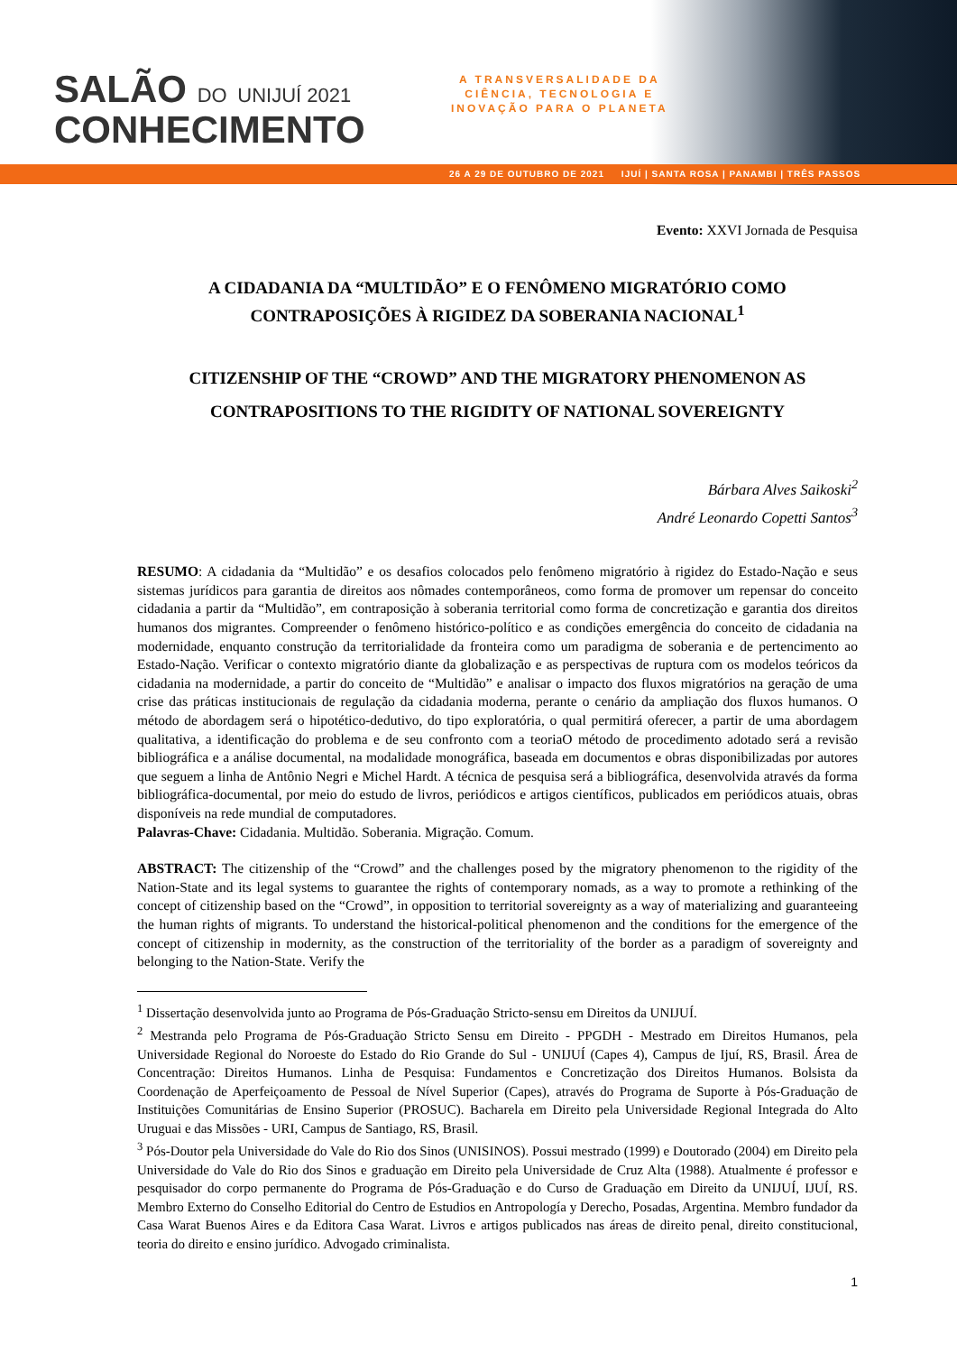SALÃO DO UNIJUÍ 2021
CONHECIMENTO
A TRANSVERSALIDADE DA
CIÊNCIA, TECNOLOGIA E
INOVAÇÃO PARA O PLANETA
26 A 29 DE OUTUBRO DE 2021 IJUÍ | SANTA ROSA | PANAMBI | TRÊS PASSOS
Evento: XXVI Jornada de Pesquisa
A CIDADANIA DA “MULTIDÃO” E O FENÔMENO MIGRATÓRIO COMO CONTRAPOSIÇÕES À RIGIDEZ DA SOBERANIA NACIONAL<sup>1</sup>
CITIZENSHIP OF THE “CROWD” AND THE MIGRATORY PHENOMENON AS CONTRAPOSITIONS TO THE RIGIDITY OF NATIONAL SOVEREIGNTY
Bárbara Alves Saikoski<sup>2</sup>
André Leonardo Copetti Santos<sup>3</sup>
RESUMO: A cidadania da “Multidão” e os desafios colocados pelo fenômeno migratório à rigidez do Estado-Nação e seus sistemas jurídicos para garantia de direitos aos nômades contemporâneos, como forma de promover um repensar do conceito cidadania a partir da “Multidão”, em contraposição à soberania territorial como forma de concretização e garantia dos direitos humanos dos migrantes. Compreender o fenômeno histórico-político e as condições emergência do conceito de cidadania na modernidade, enquanto construção da territorialidade da fronteira como um paradigma de soberania e de pertencimento ao Estado-Nação. Verificar o contexto migratório diante da globalização e as perspectivas de ruptura com os modelos teóricos da cidadania na modernidade, a partir do conceito de “Multidão” e analisar o impacto dos fluxos migratórios na geração de uma crise das práticas institucionais de regulação da cidadania moderna, perante o cenário da ampliação dos fluxos humanos. O método de abordagem será o hipotético-dedutivo, do tipo exploratória, o qual permitirá oferecer, a partir de uma abordagem qualitativa, a identificação do problema e de seu confronto com a teoriaO método de procedimento adotado será a revisão bibliográfica e a análise documental, na modalidade monográfica, baseada em documentos e obras disponibilizadas por autores que seguem a linha de Antônio Negri e Michel Hardt. A técnica de pesquisa será a bibliográfica, desenvolvida através da forma bibliográfica-documental, por meio do estudo de livros, periódicos e artigos científicos, publicados em periódicos atuais, obras disponíveis na rede mundial de computadores.
Palavras-Chave: Cidadania. Multidão. Soberania. Migração. Comum.
ABSTRACT: The citizenship of the “Crowd” and the challenges posed by the migratory phenomenon to the rigidity of the Nation-State and its legal systems to guarantee the rights of contemporary nomads, as a way to promote a rethinking of the concept of citizenship based on the “Crowd”, in opposition to territorial sovereignty as a way of materializing and guaranteeing the human rights of migrants. To understand the historical-political phenomenon and the conditions for the emergence of the concept of citizenship in modernity, as the construction of the territoriality of the border as a paradigm of sovereignty and belonging to the Nation-State. Verify the
<sup>1</sup> Dissertação desenvolvida junto ao Programa de Pós-Graduação Stricto-sensu em Direitos da UNIJUÍ.
<sup>2</sup> Mestranda pelo Programa de Pós-Graduação Stricto Sensu em Direito - PPGDH - Mestrado em Direitos Humanos, pela Universidade Regional do Noroeste do Estado do Rio Grande do Sul - UNIJUÍ (Capes 4), Campus de Ijuí, RS, Brasil. Área de Concentração: Direitos Humanos. Linha de Pesquisa: Fundamentos e Concretização dos Direitos Humanos. Bolsista da Coordenação de Aperfeiçoamento de Pessoal de Nível Superior (Capes), através do Programa de Suporte à Pós-Graduação de Instituições Comunitárias de Ensino Superior (PROSUC). Bacharela em Direito pela Universidade Regional Integrada do Alto Uruguai e das Missões - URI, Campus de Santiago, RS, Brasil.
<sup>3</sup> Pós-Doutor pela Universidade do Vale do Rio dos Sinos (UNISINOS). Possui mestrado (1999) e Doutorado (2004) em Direito pela Universidade do Vale do Rio dos Sinos e graduação em Direito pela Universidade de Cruz Alta (1988). Atualmente é professor e pesquisador do corpo permanente do Programa de Pós-Graduação e do Curso de Graduação em Direito da UNIJUÍ, IJUÍ, RS. Membro Externo do Conselho Editorial do Centro de Estudios en Antropología y Derecho, Posadas, Argentina. Membro fundador da Casa Warat Buenos Aires e da Editora Casa Warat. Livros e artigos publicados nas áreas de direito penal, direito constitucional, teoria do direito e ensino jurídico. Advogado criminalista.
1